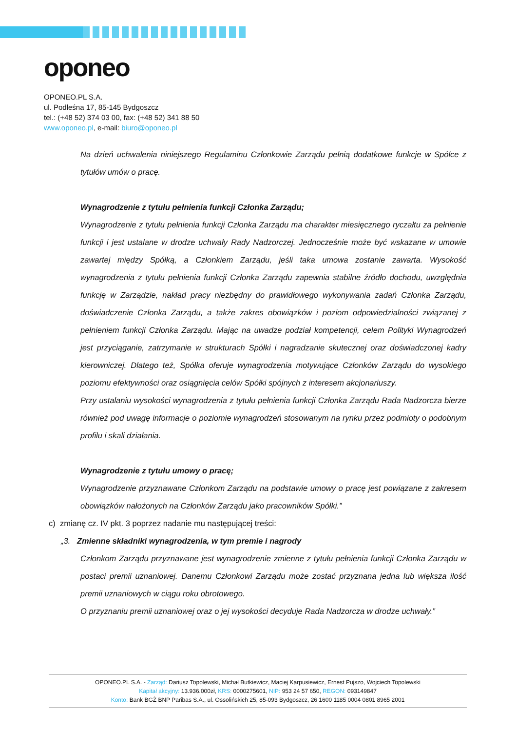oponeo
OPONEO.PL S.A.
ul. Podleśna 17, 85-145 Bydgoszcz
tel.: (+48 52) 374 03 00, fax: (+48 52) 341 88 50
www.oponeo.pl, e-mail: biuro@oponeo.pl
Na dzień uchwalenia niniejszego Regulaminu Członkowie Zarządu pełnią dodatkowe funkcje w Spółce z tytułów umów o pracę.
Wynagrodzenie z tytułu pełnienia funkcji Członka Zarządu;
Wynagrodzenie z tytułu pełnienia funkcji Członka Zarządu ma charakter miesięcznego ryczałtu za pełnienie funkcji i jest ustalane w drodze uchwały Rady Nadzorczej. Jednocześnie może być wskazane w umowie zawartej między Spółką, a Członkiem Zarządu, jeśli taka umowa zostanie zawarta. Wysokość wynagrodzenia z tytułu pełnienia funkcji Członka Zarządu zapewnia stabilne źródło dochodu, uwzględnia funkcję w Zarządzie, nakład pracy niezbędny do prawidłowego wykonywania zadań Członka Zarządu, doświadczenie Członka Zarządu, a także zakres obowiązków i poziom odpowiedzialności związanej z pełnieniem funkcji Członka Zarządu. Mając na uwadze podział kompetencji, celem Polityki Wynagrodzeń jest przyciąganie, zatrzymanie w strukturach Spółki i nagradzanie skutecznej oraz doświadczonej kadry kierowniczej. Dlatego też, Spółka oferuje wynagrodzenia motywujące Członków Zarządu do wysokiego poziomu efektywności oraz osiągnięcia celów Spółki spójnych z interesem akcjonariuszy.
Przy ustalaniu wysokości wynagrodzenia z tytułu pełnienia funkcji Członka Zarządu Rada Nadzorcza bierze również pod uwagę informacje o poziomie wynagrodzeń stosowanym na rynku przez podmioty o podobnym profilu i skali działania.
Wynagrodzenie z tytułu umowy o pracę;
Wynagrodzenie przyznawane Członkom Zarządu na podstawie umowy o pracę jest powiązane z zakresem obowiązków nałożonych na Członków Zarządu jako pracowników Spółki.”
c) zmianę cz. IV pkt. 3 poprzez nadanie mu następującej treści:
„3. Zmienne składniki wynagrodzenia, w tym premie i nagrody
Członkom Zarządu przyznawane jest wynagrodzenie zmienne z tytułu pełnienia funkcji Członka Zarządu w postaci premii uznaniowej. Danemu Członkowi Zarządu może zostać przyznana jedna lub większa ilość premii uznaniowych w ciągu roku obrotowego.
O przyznaniu premii uznaniowej oraz o jej wysokości decyduje Rada Nadzorcza w drodze uchwały.”
OPONEO.PL S.A. - Zarząd: Dariusz Topolewski, Michał Butkiewicz, Maciej Karpusiewicz, Ernest Pujszo, Wojciech Topolewski
Kapitał akcyjny: 13.936.000zł, KRS: 0000275601, NIP: 953 24 57 650, REGON: 093149847
Konto: Bank BGŻ BNP Paribas S.A., ul. Ossolińskich 25, 85-093 Bydgoszcz, 26 1600 1185 0004 0801 8965 2001